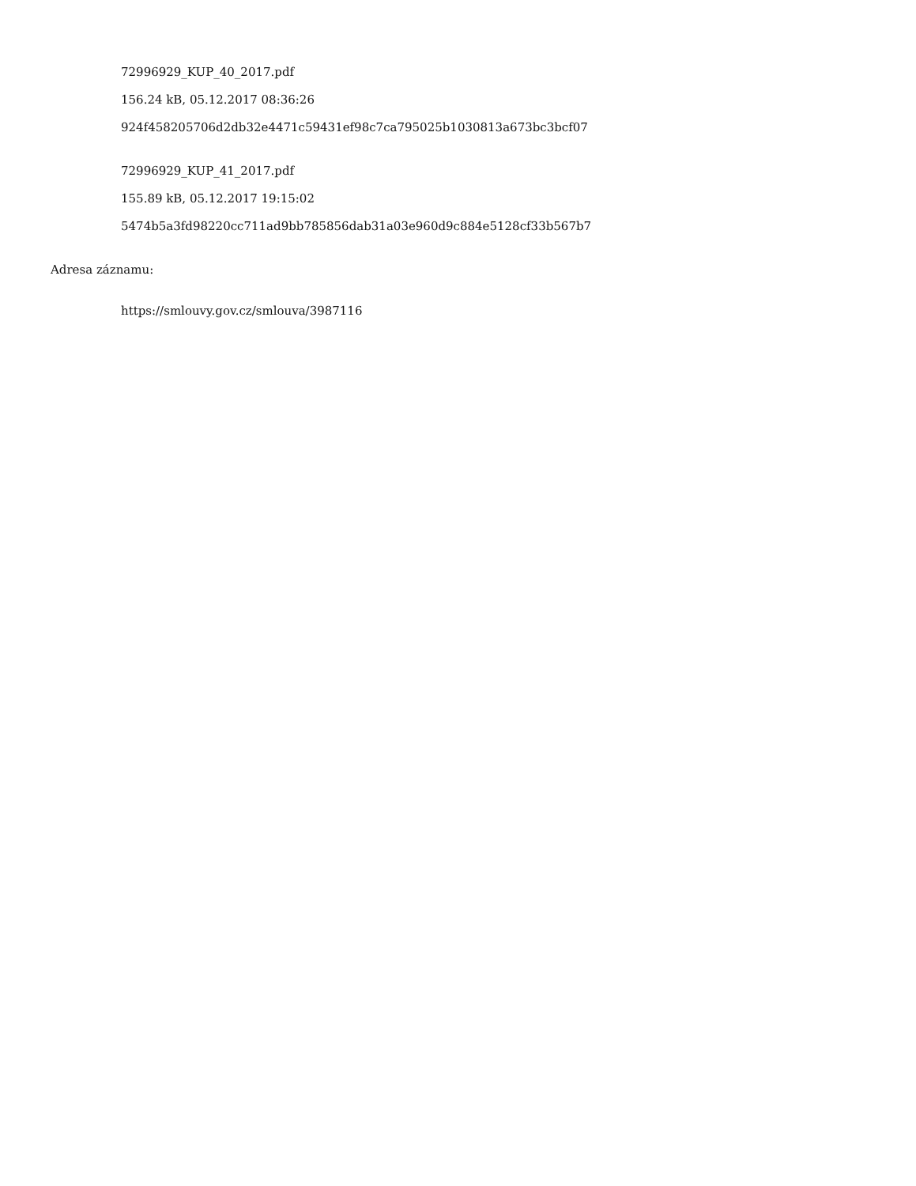72996929_KUP_40_2017.pdf
156.24 kB, 05.12.2017 08:36:26
924f458205706d2db32e4471c59431ef98c7ca795025b1030813a673bc3bcf07
72996929_KUP_41_2017.pdf
155.89 kB, 05.12.2017 19:15:02
5474b5a3fd98220cc711ad9bb785856dab31a03e960d9c884e5128cf33b567b7
Adresa záznamu:
https://smlouvy.gov.cz/smlouva/3987116